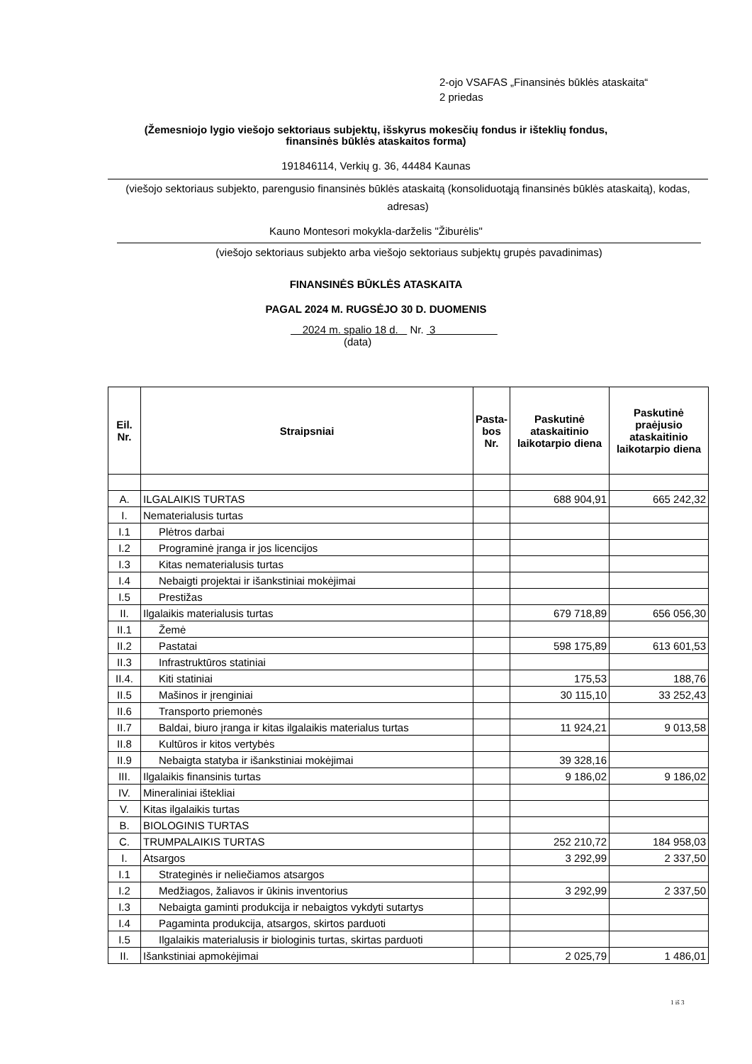2-ojo VSAFAS „Finansinės būklės ataskaita“
2 priedas
(Žemesniojo lygio viešojo sektoriaus subjektų, išskyrus mokesčių fondus ir išteklių fondus,
finansinės būklės ataskaitos forma)
191846114, Verkių g. 36, 44484 Kaunas
(viešojo sektoriaus subjekto, parengusio finansinės būklės ataskaitą (konsoliduotąją finansinės būklės ataskaitą), kodas, adresas)
Kauno Montesori mokykla-darželis "Žiburėlis"
(viešojo sektoriaus subjekto arba viešojo sektoriaus subjektų grupės pavadinimas)
FINANSINĖS BŪKLĖS ATASKAITA
PAGAL 2024 M. RUGSĖJO 30 D. DUOMENIS
2024 m. spalio 18 d. Nr. 3
(data)
| Eil. Nr. | Straipsniai | Pasta-bos Nr. | Paskutinė ataskaitinio laikotarpio diena | Paskutinė praėjusio ataskaitinio laikotarpio diena |
| --- | --- | --- | --- | --- |
| A. | ILGALAIKIS TURTAS | | 688 904,91 | 665 242,32 |
| I. | Nematerialusis turtas | | | |
| I.1 | Plėtros darbai | | | |
| I.2 | Programinė įranga ir jos licencijos | | | |
| I.3 | Kitas nematerialusis turtas | | | |
| I.4 | Nebaigti projektai ir išankstiniai mokėjimai | | | |
| I.5 | Prestižas | | | |
| II. | Ilgalaikis materialusis turtas | | 679 718,89 | 656 056,30 |
| II.1 | Žemė | | | |
| II.2 | Pastatai | | 598 175,89 | 613 601,53 |
| II.3 | Infrastruktūros statiniai | | | |
| II.4. | Kiti statiniai | | 175,53 | 188,76 |
| II.5 | Mašinos ir įrenginiai | | 30 115,10 | 33 252,43 |
| II.6 | Transporto priemonės | | | |
| II.7 | Baldai, biuro įranga ir kitas ilgalaikis materialus turtas | | 11 924,21 | 9 013,58 |
| II.8 | Kultūros ir kitos vertybės | | | |
| II.9 | Nebaigta statyba ir išankstiniai mokėjimai | | 39 328,16 | |
| III. | Ilgalaikis finansinis turtas | | 9 186,02 | 9 186,02 |
| IV. | Mineraliniai ištekliai | | | |
| V. | Kitas ilgalaikis turtas | | | |
| B. | BIOLOGINIS TURTAS | | | |
| C. | TRUMPALAIKIS TURTAS | | 252 210,72 | 184 958,03 |
| I. | Atsargos | | 3 292,99 | 2 337,50 |
| I.1 | Strateginės ir neliečiamos atsargos | | | |
| I.2 | Medžiagos, žaliavos ir ūkinis inventorius | | 3 292,99 | 2 337,50 |
| I.3 | Nebaigta gaminti produkcija ir nebaigtos vykdyti sutartys | | | |
| I.4 | Pagaminta produkcija, atsargos, skirtos parduoti | | | |
| I.5 | Ilgalaikis materialusis ir biologinis turtas, skirtas parduoti | | | |
| II. | Išankstiniai apmokėjimai | | 2 025,79 | 1 486,01 |
1 iš 3